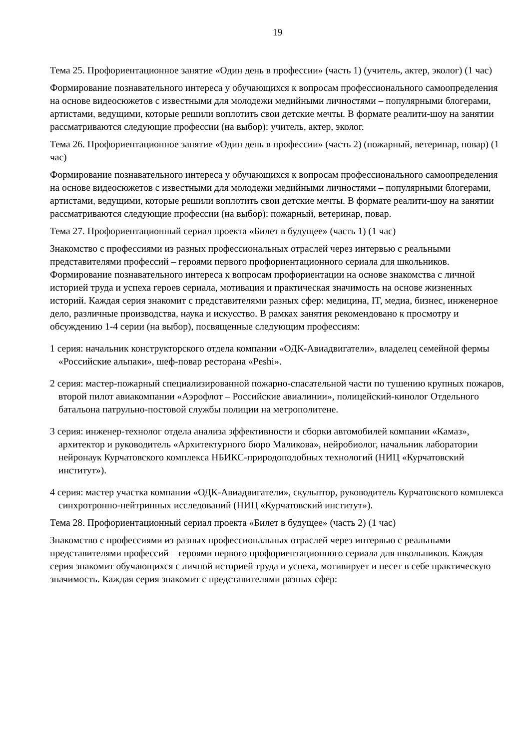19
Тема 25. Профориентационное занятие «Один день в профессии» (часть 1) (учитель, актер, эколог) (1 час)
Формирование познавательного интереса у обучающихся к вопросам профессионального самоопределения на основе видеосюжетов с известными для молодежи медийными личностями – популярными блогерами, артистами, ведущими, которые решили воплотить свои детские мечты. В формате реалити-шоу на занятии рассматриваются следующие профессии (на выбор): учитель, актер, эколог.
Тема 26. Профориентационное занятие «Один день в профессии» (часть 2) (пожарный, ветеринар, повар) (1 час)
Формирование познавательного интереса у обучающихся к вопросам профессионального самоопределения на основе видеосюжетов с известными для молодежи медийными личностями – популярными блогерами, артистами, ведущими, которые решили воплотить свои детские мечты. В формате реалити-шоу на занятии рассматриваются следующие профессии (на выбор): пожарный, ветеринар, повар.
Тема 27. Профориентационный сериал проекта «Билет в будущее» (часть 1) (1 час)
Знакомство с профессиями из разных профессиональных отраслей через интервью с реальными представителями профессий – героями первого профориентационного сериала для школьников. Формирование познавательного интереса к вопросам профориентации на основе знакомства с личной историей труда и успеха героев сериала, мотивация и практическая значимость на основе жизненных историй. Каждая серия знакомит с представителями разных сфер: медицина, IT, медиа, бизнес, инженерное дело, различные производства, наука и искусство. В рамках занятия рекомендовано к просмотру и обсуждению 1-4 серии (на выбор), посвященные следующим профессиям:
1 серия: начальник конструкторского отдела компании «ОДК-Авиадвигатели», владелец семейной фермы «Российские альпаки», шеф-повар ресторана «Peshi».
2 серия: мастер-пожарный специализированной пожарно-спасательной части по тушению крупных пожаров, второй пилот авиакомпании «Аэрофлот – Российские авиалинии», полицейский-кинолог Отдельного батальона патрульно-постовой службы полиции на метрополитене.
3 серия: инженер-технолог отдела анализа эффективности и сборки автомобилей компании «Камаз», архитектор и руководитель «Архитектурного бюро Маликова», нейробиолог, начальник лаборатории нейронаук Курчатовского комплекса НБИКС-природоподобных технологий (НИЦ «Курчатовский институт»).
4 серия: мастер участка компании «ОДК-Авиадвигатели», скульптор, руководитель Курчатовского комплекса синхротронно-нейтринных исследований (НИЦ «Курчатовский институт»).
Тема 28. Профориентационный сериал проекта «Билет в будущее» (часть 2) (1 час)
Знакомство с профессиями из разных профессиональных отраслей через интервью с реальными представителями профессий – героями первого профориентационного сериала для школьников. Каждая серия знакомит обучающихся с личной историей труда и успеха, мотивирует и несет в себе практическую значимость. Каждая серия знакомит с представителями разных сфер: